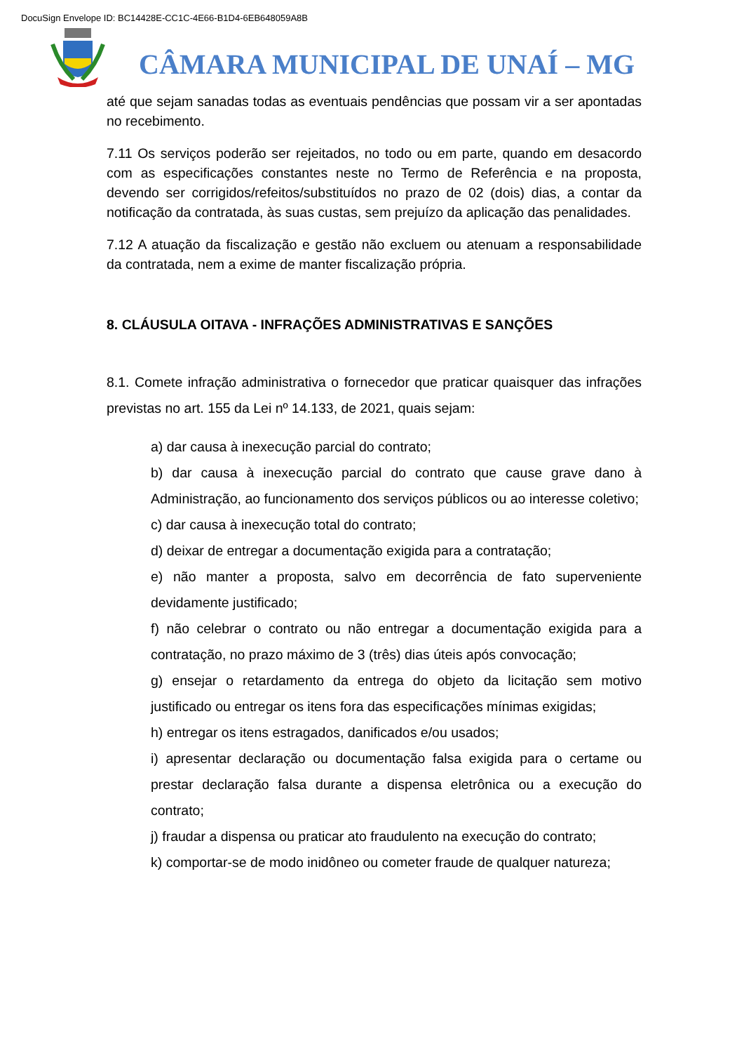DocuSign Envelope ID: BC14428E-CC1C-4E66-B1D4-6EB648059A8B
CÂMARA MUNICIPAL DE UNAÍ – MG
até que sejam sanadas todas as eventuais pendências que possam vir a ser apontadas no recebimento.
7.11 Os serviços poderão ser rejeitados, no todo ou em parte, quando em desacordo com as especificações constantes neste no Termo de Referência e na proposta, devendo ser corrigidos/refeitos/substituídos no prazo de 02 (dois) dias, a contar da notificação da contratada, às suas custas, sem prejuízo da aplicação das penalidades.
7.12 A atuação da fiscalização e gestão não excluem ou atenuam a responsabilidade da contratada, nem a exime de manter fiscalização própria.
8. CLÁUSULA OITAVA - INFRAÇÕES ADMINISTRATIVAS E SANÇÕES
8.1. Comete infração administrativa o fornecedor que praticar quaisquer das infrações previstas no art. 155 da Lei nº 14.133, de 2021, quais sejam:
a) dar causa à inexecução parcial do contrato;
b) dar causa à inexecução parcial do contrato que cause grave dano à Administração, ao funcionamento dos serviços públicos ou ao interesse coletivo;
c) dar causa à inexecução total do contrato;
d) deixar de entregar a documentação exigida para a contratação;
e) não manter a proposta, salvo em decorrência de fato superveniente devidamente justificado;
f) não celebrar o contrato ou não entregar a documentação exigida para a contratação, no prazo máximo de 3 (três) dias úteis após convocação;
g) ensejar o retardamento da entrega do objeto da licitação sem motivo justificado ou entregar os itens fora das especificações mínimas exigidas;
h) entregar os itens estragados, danificados e/ou usados;
i) apresentar declaração ou documentação falsa exigida para o certame ou prestar declaração falsa durante a dispensa eletrônica ou a execução do contrato;
j) fraudar a dispensa ou praticar ato fraudulento na execução do contrato;
k) comportar-se de modo inidôneo ou cometer fraude de qualquer natureza;